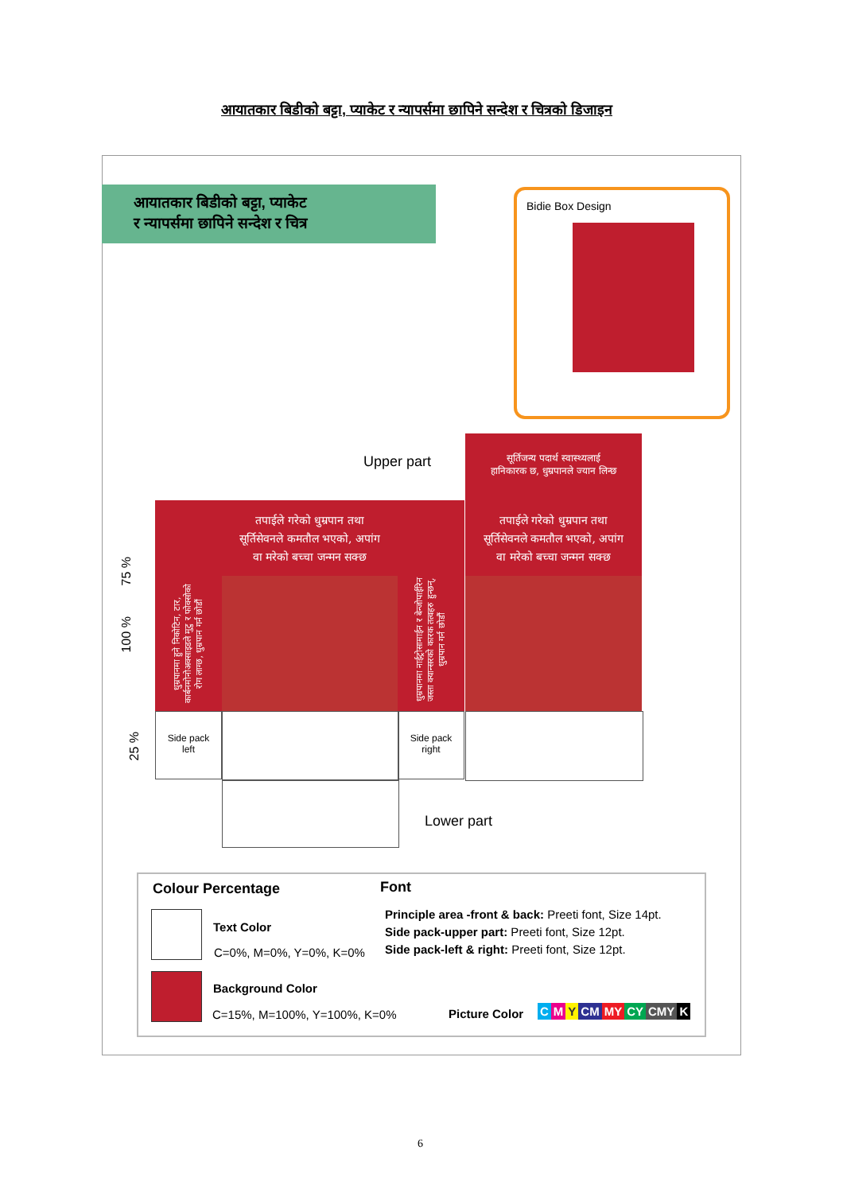आयातकार बिडीको बट्टा, प्याकेट र न्यापर्समा छापिने सन्देश र चित्रको डिजाइन
आयातकार बिडीको बट्टा, प्याकेट
र न्यापर्समा छापिने सन्देश र चित्र
Bidie Box Design
Upper part
सूर्तिजन्य पदार्थ स्वास्थ्यलाई
हानिकारक छ, धुम्रपानले ज्यान लिन्छ
धुम्रपानमा हुने निकोटिन, टार, कार्बनमोनोअक्साइडले मुटु र फोक्सोको रोग लाग्छ, धुम्रपान गर्न छोडौं
तपाईले गरेको धुम्रपान तथा
सूर्तिसेवनले कमतौल भएको, अपांग
वा मरेको बच्चा जन्मन सक्छ
धुम्रपानमा नाईट्रोसामाईन र बेन्जोपाईरिन जस्ता क्यान्सरको कारक तत्वहरु हुन्छन्, धुम्रपान गर्न छोडौं
तपाईले गरेको धुम्रपान तथा
सूर्तिसेवनले कमतौल भएको, अपांग
वा मरेको बच्चा जन्मन सक्छ
Side pack
left
Side pack
right
Lower part
75 %
100 %
25 %
Colour Percentage Font
Text Color
C=0%, M=0%, Y=0%, K=0%
Principle area -front & back: Preeti font, Size 14pt.
Side pack-upper part: Preeti font, Size 12pt.
Side pack-left & right: Preeti font, Size 12pt.
Background Color
C=15%, M=100%, Y=100%, K=0% Picture Color C M Y CM MY CY CMY K
6